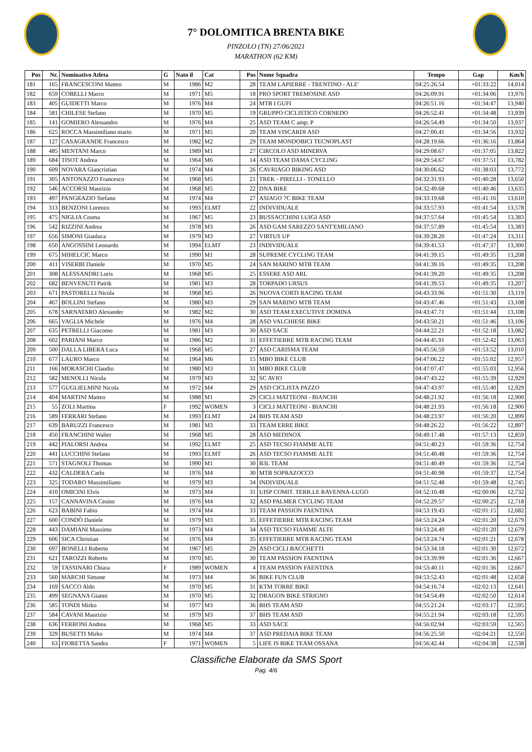7° DOLOMITICA BRENTA BIKE
PINZOLO (TN) 27/06/2021
MARATHON (62 KM)
| Pos | Nr. | Nominativo Atleta | G | Nato il | Cat | Pos | Nome Squadra | Tempo | Gap | Km/h |
| --- | --- | --- | --- | --- | --- | --- | --- | --- | --- | --- |
| 181 | 165 | FRANCESCONI Matteo | M | 1986 | M2 | 28 | TEAM LAPIERRE - TRENTINO - ALE' | 04:25:26.54 | +01:33:22 | 14,014 |
| 182 | 659 | COBELLI Marco | M | 1971 | M5 | 18 | PRO SPORT TREMOSINE ASD | 04:26:09.91 | +01:34:06 | 13,976 |
| 183 | 405 | GUIDETTI Marco | M | 1976 | M4 | 24 | MTB I GUFI | 04:26:51.16 | +01:34:47 | 13,940 |
| 184 | 581 | CHILESE Stefano | M | 1970 | M5 | 19 | GRUPPO CICLISTICO CORNEDO | 04:26:52.41 | +01:34:48 | 13,939 |
| 185 | 141 | GOMIERO Alessandro | M | 1976 | M4 | 25 | ASD TEAM C amp; P | 04:26:54.49 | +01:34:50 | 13,937 |
| 186 | 625 | ROCCA Massimiliano mario | M | 1971 | M5 | 20 | TEAM VISCARDI ASD | 04:27:00.41 | +01:34:56 | 13,932 |
| 187 | 127 | CASAGRANDE Francesco | M | 1982 | M2 | 29 | TEAM MONDOBICI TECNOPLAST | 04:28:19.66 | +01:36:16 | 13,864 |
| 188 | 485 | MENTANI Marco | M | 1989 | M1 | 27 | CIRCOLO ASD MINERVA | 04:29:08.67 | +01:37:05 | 13,822 |
| 189 | 684 | TISOT Andrea | M | 1964 | M6 | 14 | ASD TEAM DAMA CYCLING | 04:29:54.67 | +01:37:51 | 13,782 |
| 190 | 609 | NOVARA Giancristian | M | 1974 | M4 | 26 | CAVRIAGO BIKING ASD | 04:30:06.62 | +01:38:03 | 13,772 |
| 191 | 305 | ANTONAZZO Francesco | M | 1968 | M5 | 21 | TREK - PIRELLI - TONELLO | 04:32:31.93 | +01:40:28 | 13,650 |
| 192 | 546 | ACCORSI Maurizio | M | 1968 | M5 | 22 | DNA BIKE | 04:32:49.68 | +01:40:46 | 13,635 |
| 193 | 497 | PANGRAZIO Stefano | M | 1974 | M4 | 27 | ASIAGO 7C BIKE TEAM | 04:33:19.68 | +01:41:16 | 13,610 |
| 194 | 313 | BENZONI Lorenzo | M | 1993 | ELMT | 22 | INDIVIDUALE | 04:33:57.93 | +01:41:54 | 13,578 |
| 195 | 475 | NIGLIA Cosma | M | 1967 | M5 | 23 | BUSSACCHINI LUIGI ASD | 04:37:57.64 | +01:45:54 | 13,383 |
| 196 | 542 | RIZZINI Andrea | M | 1978 | M3 | 26 | ASD GAM SAREZZO SANT'EMILIANO | 04:37:57.89 | +01:45:54 | 13,383 |
| 197 | 656 | SIMONI Gianluca | M | 1979 | M3 | 27 | VIRTUS UP | 04:39:28.20 | +01:47:24 | 13,311 |
| 198 | 650 | ANGOSSINI Leonardo | M | 1994 | ELMT | 23 | INDIVIDUALE | 04:39:41.53 | +01:47:37 | 13,300 |
| 199 | 675 | MIHELCIC Marco | M | 1990 | M1 | 28 | SUPREME CYCLING TEAM | 04:41:39.15 | +01:49:35 | 13,208 |
| 200 | 411 | VISERBI Daniele | M | 1970 | M5 | 24 | SAN MARINO MTB TEAM | 04:41:39.16 | +01:49:35 | 13,208 |
| 201 | 308 | ALESSANDRI Loris | M | 1968 | M5 | 25 | ESSERE ASD ARL | 04:41:39.20 | +01:49:35 | 13,208 |
| 202 | 682 | BENVENUTI Patrik | M | 1981 | M3 | 28 | TORPADO URSUS | 04:41:39.53 | +01:49:35 | 13,207 |
| 203 | 671 | PASTORELLI Nicola | M | 1968 | M5 | 26 | NUOVA CORTI RACING TEAM | 04:43:33.96 | +01:51:30 | 13,119 |
| 204 | 467 | BOLLINI Stefano | M | 1980 | M3 | 29 | SAN MARINO MTB TEAM | 04:43:47.46 | +01:51:43 | 13,108 |
| 205 | 678 | SARNATARO Alexander | M | 1982 | M2 | 30 | ASD TEAM EXECUTIVE DOMINA | 04:43:47.71 | +01:51:44 | 13,108 |
| 206 | 665 | VAGLIA Michele | M | 1976 | M4 | 28 | ASD VALCHIESE BIKE | 04:43:50.21 | +01:51:46 | 13,106 |
| 207 | 635 | PETRELLI Giacomo | M | 1981 | M3 | 30 | ASD SACE | 04:44:22.21 | +01:52:18 | 13,082 |
| 208 | 602 | PARIANI Marco | M | 1986 | M2 | 31 | EFFETIERRE MTB RACING TEAM | 04:44:45.91 | +01:52:42 | 13,063 |
| 209 | 500 | DALLA LIBERA Luca | M | 1968 | M5 | 27 | ASD CARISMA TEAM | 04:45:56.59 | +01:53:52 | 13,010 |
| 210 | 677 | LAURO Marco | M | 1964 | M6 | 15 | MBO BIKE CLUB | 04:47:06.22 | +01:55:02 | 12,957 |
| 211 | 166 | MORASCHI Claudio | M | 1980 | M3 | 31 | MBO BIKE CLUB | 04:47:07.47 | +01:55:03 | 12,956 |
| 212 | 582 | MENOLLI Nicola | M | 1979 | M3 | 32 | SC AVIO | 04:47:43.22 | +01:55:39 | 12,929 |
| 213 | 577 | GUGLIELMINI Nicola | M | 1972 | M4 | 29 | ASD CICLISTA PAZZO | 04:47:43.97 | +01:55:40 | 12,929 |
| 214 | 404 | MARTINI Matteo | M | 1988 | M1 | 29 | CICLI MATTEONI - BIANCHI | 04:48:21.92 | +01:56:18 | 12,900 |
| 215 | 55 | ZOLI Martina | F | 1992 | WOMEN | 3 | CICLI MATTEONI - BIANCHI | 04:48:21.93 | +01:56:18 | 12,900 |
| 216 | 589 | FERRARI Stefano | M | 1993 | ELMT | 24 | BHS TEAM ASD | 04:48:23.97 | +01:56:20 | 12,899 |
| 217 | 639 | BARUZZI Francesco | M | 1981 | M3 | 33 | TEAM ERRE BIKE | 04:48:26.22 | +01:56:22 | 12,897 |
| 218 | 450 | FRANCHINI Walter | M | 1968 | M5 | 28 | ASD MEDINOX | 04:49:17.48 | +01:57:13 | 12,859 |
| 219 | 442 | PIALORSI Andrea | M | 1992 | ELMT | 25 | ASD TECSO FIAMME ALTE | 04:51:40.23 | +01:59:36 | 12,754 |
| 220 | 441 | LUCCHINI Stefano | M | 1993 | ELMT | 26 | ASD TECSO FIAMME ALTE | 04:51:40.48 | +01:59:36 | 12,754 |
| 221 | 571 | STAGNOLI Thomas | M | 1990 | M1 | 30 | B3L TEAM | 04:51:40.49 | +01:59:36 | 12,754 |
| 222 | 432 | CALDERA Carlo | M | 1976 | M4 | 30 | MTB SOPRAZOCCO | 04:51:40.98 | +01:59:37 | 12,754 |
| 223 | 325 | TODARO Massimiliano | M | 1979 | M3 | 34 | INDIVIDUALE | 04:51:52.48 | +01:59:48 | 12,745 |
| 224 | 410 | OMICINI Elvis | M | 1973 | M4 | 31 | UISP COMIT. TERR.LE RAVENNA-LUGO | 04:52:10.48 | +02:00:06 | 12,732 |
| 225 | 157 | CANNAVINA Cesino | M | 1976 | M4 | 32 | ASD PALMER CYCLING TEAM | 04:52:29.57 | +02:00:25 | 12,718 |
| 226 | 623 | BABINI Fabio | M | 1974 | M4 | 33 | TEAM PASSION FAENTINA | 04:53:19.43 | +02:01:15 | 12,682 |
| 227 | 600 | CONDÒ Daniele | M | 1979 | M3 | 35 | EFFETIERRE MTB RACING TEAM | 04:53:24.24 | +02:01:20 | 12,679 |
| 228 | 443 | DAMIANI Massimo | M | 1973 | M4 | 34 | ASD TECSO FIAMME ALTE | 04:53:24.49 | +02:01:20 | 12,679 |
| 229 | 606 | SICA Christian | M | 1976 | M4 | 35 | EFFETIERRE MTB RACING TEAM | 04:53:24.74 | +02:01:21 | 12,678 |
| 230 | 697 | BONELLI Roberto | M | 1967 | M5 | 29 | ASD CICLI BACCHETTI | 04:53:34.18 | +02:01:30 | 12,672 |
| 231 | 621 | TAROZZI Roberto | M | 1970 | M5 | 30 | TEAM PASSION FAENTINA | 04:53:39.99 | +02:01:36 | 12,667 |
| 232 | 59 | TASSINARI Chiara | F | 1989 | WOMEN | 4 | TEAM PASSION FAENTINA | 04:53:40.11 | +02:01:36 | 12,667 |
| 233 | 560 | MARCHI Simone | M | 1973 | M4 | 36 | BIKE FUN CLUB | 04:53:52.43 | +02:01:48 | 12,658 |
| 234 | 169 | SACCO Aldo | M | 1970 | M5 | 31 | KTM TORRE BIKE | 04:54:16.74 | +02:02:13 | 12,641 |
| 235 | 499 | SEGNANA Gianni | M | 1970 | M5 | 32 | DRAGON BIKE STRIGNO | 04:54:54.49 | +02:02:50 | 12,614 |
| 236 | 585 | TONDI Mirko | M | 1977 | M3 | 36 | BHS TEAM ASD | 04:55:21.24 | +02:03:17 | 12,595 |
| 237 | 584 | CAVANI Maurizio | M | 1979 | M3 | 37 | BHS TEAM ASD | 04:55:21.94 | +02:03:18 | 12,595 |
| 238 | 636 | FERRONI Andrea | M | 1968 | M5 | 33 | ASD SACE | 04:56:02.94 | +02:03:59 | 12,565 |
| 239 | 329 | BUSETTI Mirko | M | 1974 | M4 | 37 | ASD PREDAIA BIKE TEAM | 04:56:25.50 | +02:04:21 | 12,550 |
| 240 | 63 | FIORETTA Sandra | F | 1971 | WOMEN | 5 | LIFE IS BIKE TEAM OSSANA | 04:56:42.44 | +02:04:38 | 12,538 |
Classifiche Elaborate da SMS Sport
Pag. 4/6